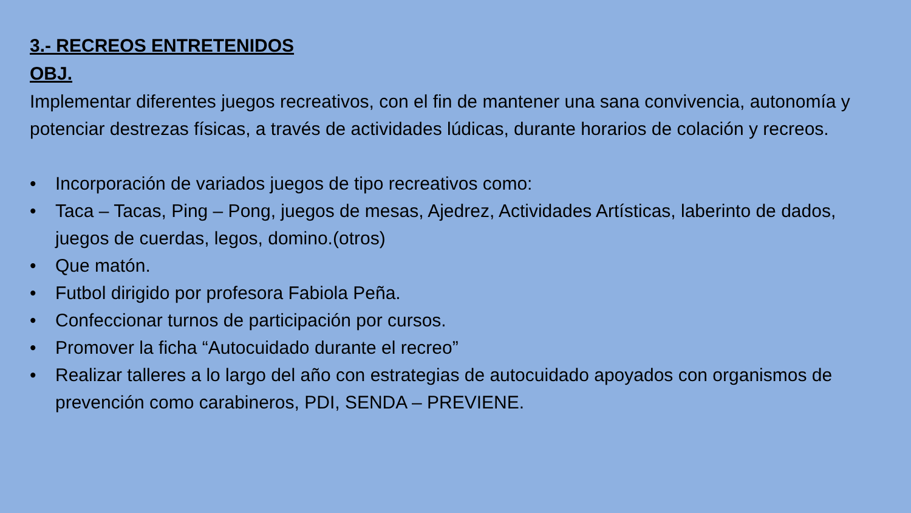3.- RECREOS ENTRETENIDOS
OBJ.
Implementar diferentes juegos recreativos, con el fin de mantener una sana convivencia, autonomía y potenciar destrezas físicas, a través de actividades lúdicas, durante horarios de colación y recreos.
• Incorporación de variados juegos de tipo recreativos como:
• Taca – Tacas, Ping – Pong, juegos de mesas, Ajedrez, Actividades Artísticas, laberinto de dados, juegos de cuerdas, legos, domino.(otros)
• Que matón.
• Futbol dirigido por profesora Fabiola Peña.
• Confeccionar turnos de participación por cursos.
• Promover la ficha “Autocuidado durante el recreo”
• Realizar talleres a lo largo del año con estrategias de autocuidado apoyados con organismos de prevención como carabineros, PDI, SENDA – PREVIENE.